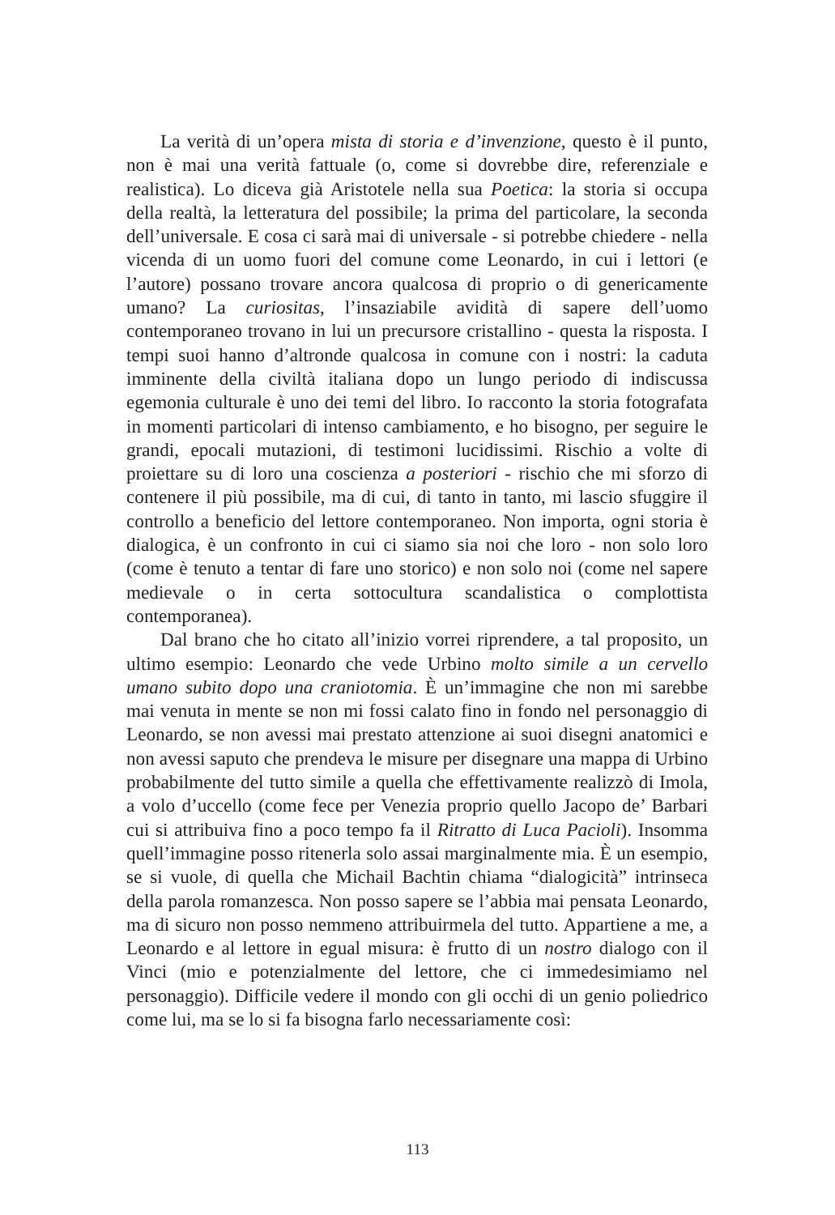La verità di un’opera mista di storia e d’invenzione, questo è il punto, non è mai una verità fattuale (o, come si dovrebbe dire, referenziale e realistica). Lo diceva già Aristotele nella sua Poetica: la storia si occupa della realtà, la letteratura del possibile; la prima del particolare, la seconda dell’universale. E cosa ci sarà mai di universale - si potrebbe chiedere - nella vicenda di un uomo fuori del comune come Leonardo, in cui i lettori (e l’autore) possano trovare ancora qualcosa di proprio o di genericamente umano? La curiositas, l’insaziabile avidità di sapere dell’uomo contemporaneo trovano in lui un precursore cristallino - questa la risposta. I tempi suoi hanno d’altronde qualcosa in comune con i nostri: la caduta imminente della civiltà italiana dopo un lungo periodo di indiscussa egemonia culturale è uno dei temi del libro. Io racconto la storia fotografata in momenti particolari di intenso cambiamento, e ho bisogno, per seguire le grandi, epocali mutazioni, di testimoni lucidissimi. Rischio a volte di proiettare su di loro una coscienza a posteriori - rischio che mi sforzo di contenere il più possibile, ma di cui, di tanto in tanto, mi lascio sfuggire il controllo a beneficio del lettore contemporaneo. Non importa, ogni storia è dialogica, è un confronto in cui ci siamo sia noi che loro - non solo loro (come è tenuto a tentar di fare uno storico) e non solo noi (come nel sapere medievale o in certa sottocultura scandalistica o complottista contemporanea).
Dal brano che ho citato all’inizio vorrei riprendere, a tal proposito, un ultimo esempio: Leonardo che vede Urbino molto simile a un cervello umano subito dopo una craniotomia. È un’immagine che non mi sarebbe mai venuta in mente se non mi fossi calato fino in fondo nel personaggio di Leonardo, se non avessi mai prestato attenzione ai suoi disegni anatomici e non avessi saputo che prendeva le misure per disegnare una mappa di Urbino probabilmente del tutto simile a quella che effettivamente realizzò di Imola, a volo d’uccello (come fece per Venezia proprio quello Jacopo de’ Barbari cui si attribuiva fino a poco tempo fa il Ritratto di Luca Pacioli). Insomma quell’immagine posso ritenerla solo assai marginalmente mia. È un esempio, se si vuole, di quella che Michail Bachtin chiama “dialogicità” intrinseca della parola romanzesca. Non posso sapere se l’abbia mai pensata Leonardo, ma di sicuro non posso nemmeno attribuirmela del tutto. Appartiene a me, a Leonardo e al lettore in egual misura: è frutto di un nostro dialogo con il Vinci (mio e potenzialmente del lettore, che ci immedesimiamo nel personaggio). Difficile vedere il mondo con gli occhi di un genio poliedrico come lui, ma se lo si fa bisogna farlo necessariamente così:
113